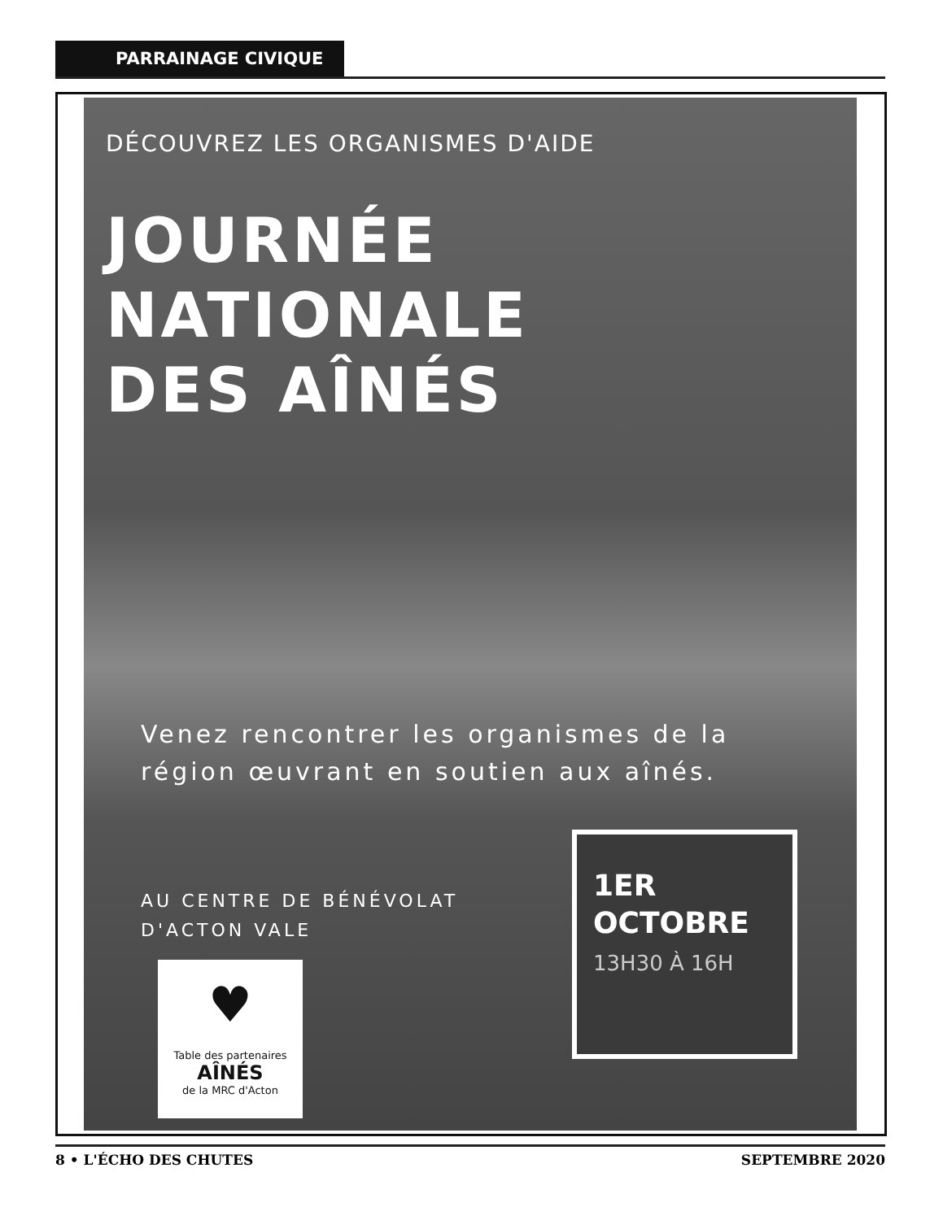PARRAINAGE CIVIQUE
DÉCOUVREZ LES ORGANISMES D'AIDE
JOURNÉE
NATIONALE
DES AÎNÉS
Venez rencontrer les organismes de la région œuvrant en soutien aux aînés.
AU CENTRE DE BÉNÉVOLAT
D'ACTON VALE
♥
Table des partenaires
AÎNÉS
de la MRC d'Acton
1ER
OCTOBRE
13H30 À 16H
8 • L'ÉCHO DES CHUTES SEPTEMBRE 2020